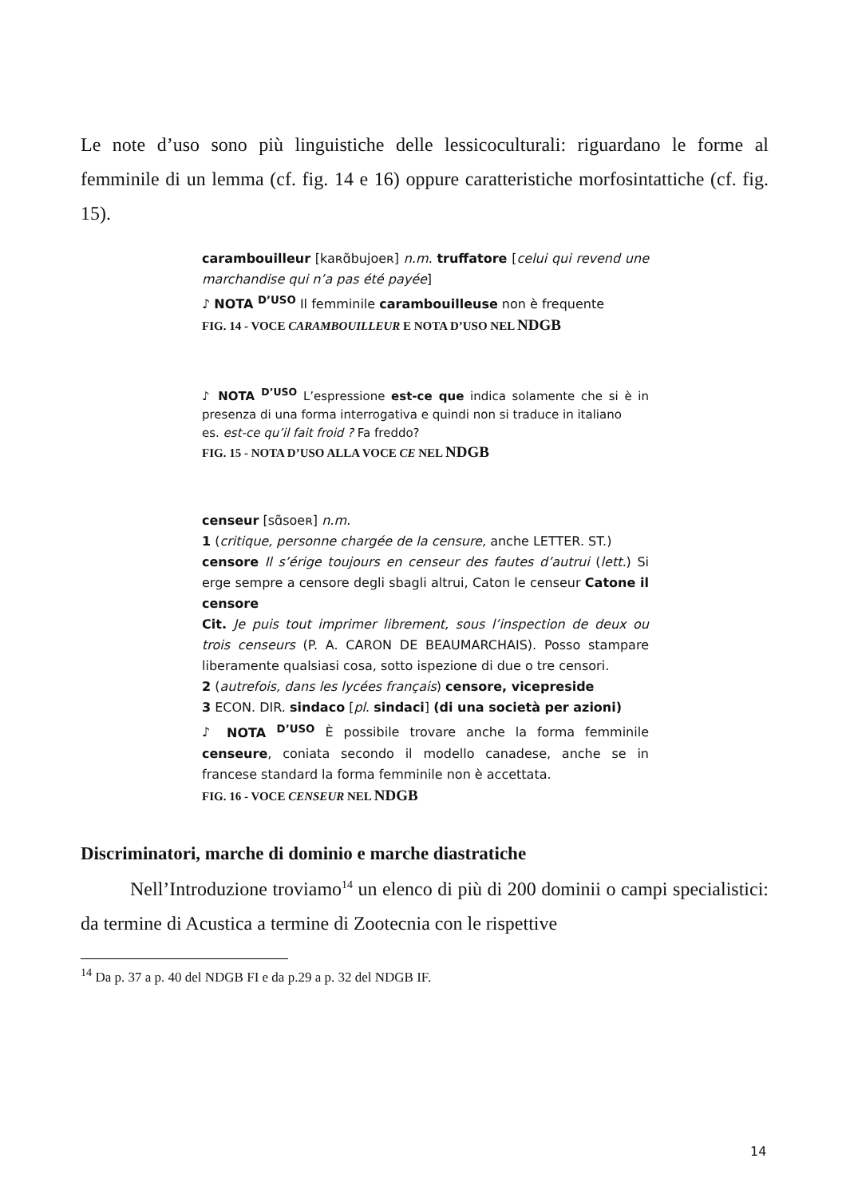Le note d’uso sono più linguistiche delle lessicoculturali: riguardano le forme al femminile di un lemma (cf. fig. 14 e 16) oppure caratteristiche morfosintattiche (cf. fig. 15).
carambouilleur [kaʀɑ̃bujoeʀ] n.m. truffatore [celui qui revend une marchandise qui n’a pas été payée]
♪ NOTA <sup>D’USO</sup> Il femminile carambouilleuse non è frequente
FIG. 14 - VOCE CARAMBOUILLEUR E NOTA D’USO NEL NDGB
♪ NOTA <sup>D’USO</sup> L’espressione est-ce que indica solamente che si è in presenza di una forma interrogativa e quindi non si traduce in italiano
es. est-ce qu’il fait froid ? Fa freddo?
FIG. 15 - NOTA D’USO ALLA VOCE CE NEL NDGB
censeur [sɑ̃soeʀ] n.m.
1 (critique, personne chargée de la censure, anche LETTER. ST.)
censore Il s’érige toujours en censeur des fautes d’autrui (lett.) Si erge sempre a censore degli sbagli altrui, Caton le censeur Catone il censore
Cit. Je puis tout imprimer librement, sous l’inspection de deux ou trois censeurs (P. A. CARON DE BEAUMARCHAIS). Posso stampare liberamente qualsiasi cosa, sotto ispezione di due o tre censori.
2 (autrefois, dans les lycées français) censore, vicepreside
3 ECON. DIR. sindaco [pl. sindaci] (di una società per azioni)
♪ NOTA <sup>D’USO</sup> È possibile trovare anche la forma femminile censeure, coniata secondo il modello canadese, anche se in francese standard la forma femminile non è accettata.
FIG. 16 - VOCE CENSEUR NEL NDGB
Discriminatori, marche di dominio e marche diastratiche
Nell’Introduzione troviamo<sup>14</sup> un elenco di più di 200 dominii o campi specialistici: da termine di Acustica a termine di Zootecnia con le rispettive
<sup>14</sup> Da p. 37 a p. 40 del NDGB FI e da p.29 a p. 32 del NDGB IF.
14